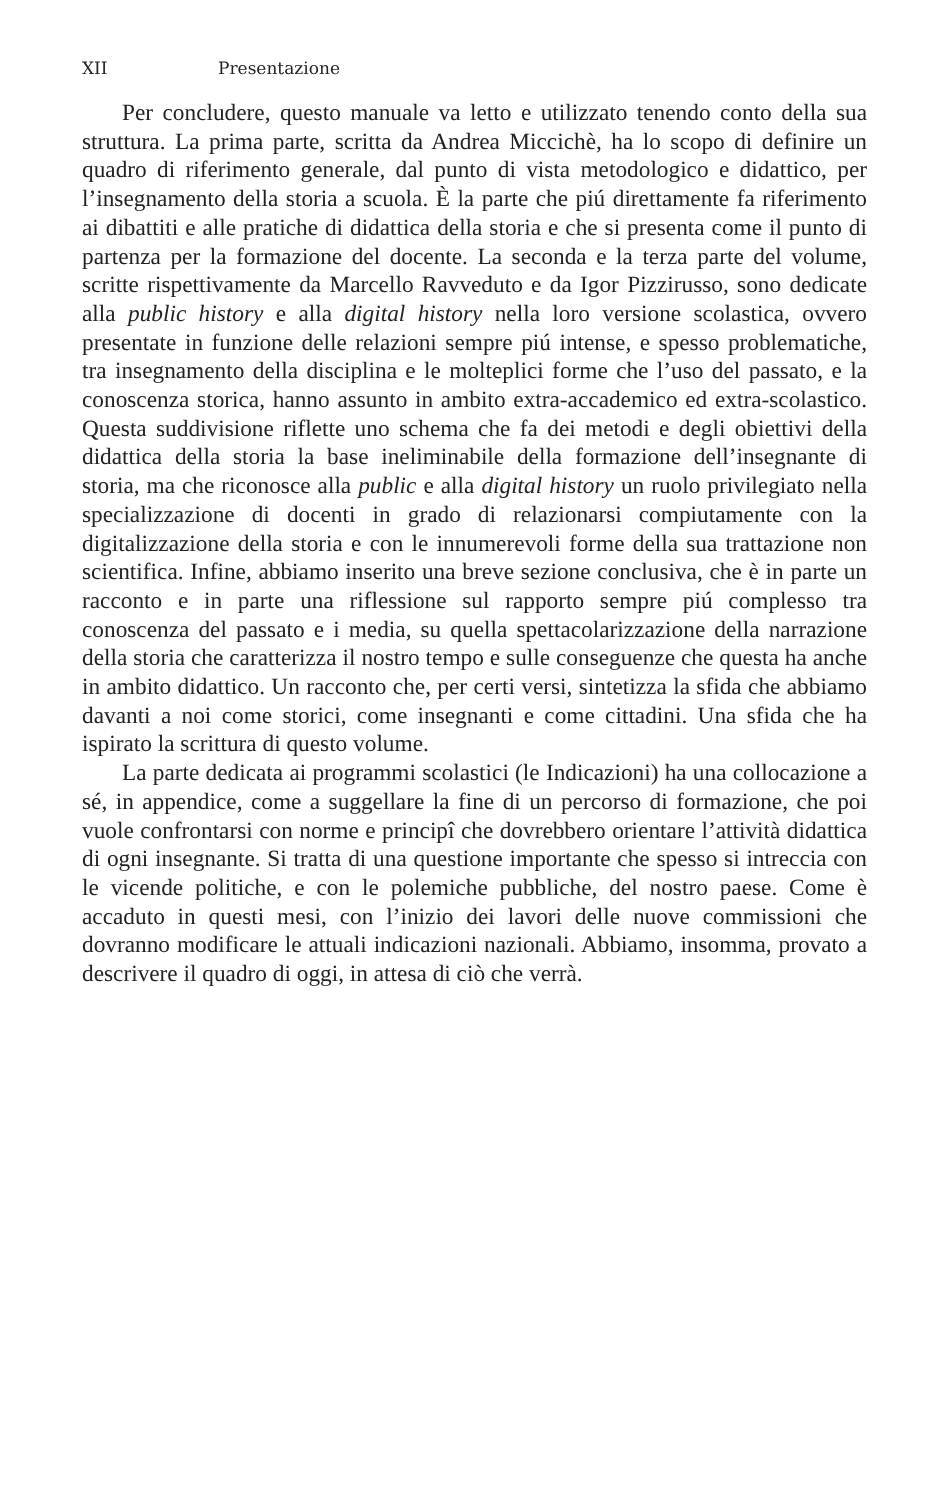XII Presentazione
Per concludere, questo manuale va letto e utilizzato tenendo conto della sua struttura. La prima parte, scritta da Andrea Miccichè, ha lo scopo di definire un quadro di riferimento generale, dal punto di vista metodologico e didattico, per l’insegnamento della storia a scuola. È la parte che piú direttamente fa riferimento ai dibattiti e alle pratiche di didattica della storia e che si presenta come il punto di partenza per la formazione del docente. La seconda e la terza parte del volume, scritte rispettivamente da Marcello Ravveduto e da Igor Pizzirusso, sono dedicate alla public history e alla digital history nella loro versione scolastica, ovvero presentate in funzione delle relazioni sempre piú intense, e spesso problematiche, tra insegnamento della disciplina e le molteplici forme che l’uso del passato, e la conoscenza storica, hanno assunto in ambito extra-accademico ed extra-scolastico. Questa suddivisione riflette uno schema che fa dei metodi e degli obiettivi della didattica della storia la base ineliminabile della formazione dell’insegnante di storia, ma che riconosce alla public e alla digital history un ruolo privilegiato nella specializzazione di docenti in grado di relazionarsi compiutamente con la digitalizzazione della storia e con le innumerevoli forme della sua trattazione non scientifica. Infine, abbiamo inserito una breve sezione conclusiva, che è in parte un racconto e in parte una riflessione sul rapporto sempre piú complesso tra conoscenza del passato e i media, su quella spettacolarizzazione della narrazione della storia che caratterizza il nostro tempo e sulle conseguenze che questa ha anche in ambito didattico. Un racconto che, per certi versi, sintetizza la sfida che abbiamo davanti a noi come storici, come insegnanti e come cittadini. Una sfida che ha ispirato la scrittura di questo volume.
La parte dedicata ai programmi scolastici (le Indicazioni) ha una collocazione a sé, in appendice, come a suggellare la fine di un percorso di formazione, che poi vuole confrontarsi con norme e principî che dovrebbero orientare l’attività didattica di ogni insegnante. Si tratta di una questione importante che spesso si intreccia con le vicende politiche, e con le polemiche pubbliche, del nostro paese. Come è accaduto in questi mesi, con l’inizio dei lavori delle nuove commissioni che dovranno modificare le attuali indicazioni nazionali. Abbiamo, insomma, provato a descrivere il quadro di oggi, in attesa di ciò che verrà.